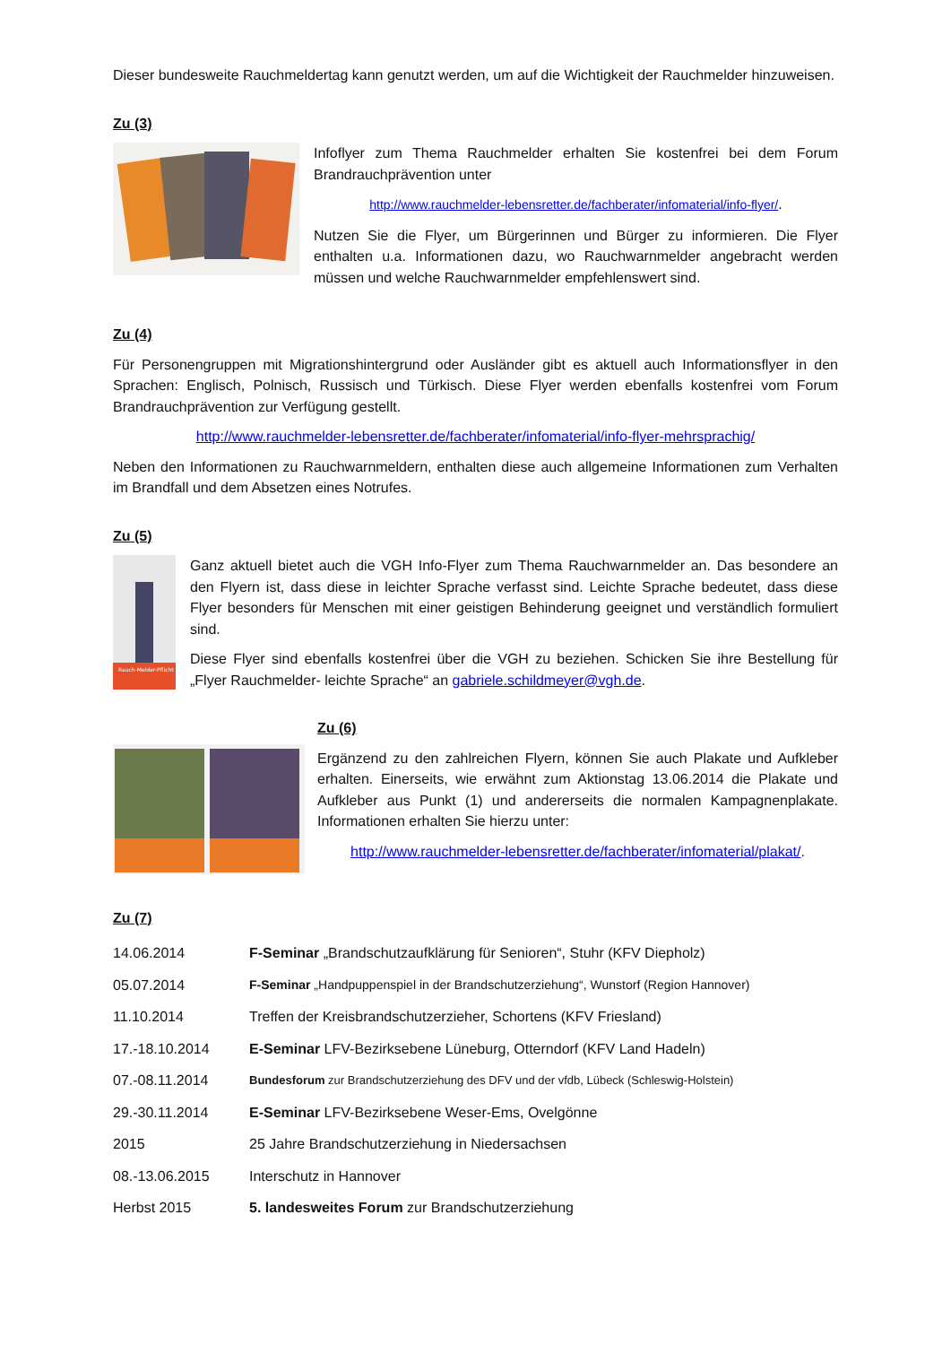Dieser bundesweite Rauchmeldertag kann genutzt werden, um auf die Wichtigkeit der Rauchmelder hinzuweisen.
Zu (3)
Infoflyer zum Thema Rauchmelder erhalten Sie kostenfrei bei dem Forum Brandrauchprävention unter
http://www.rauchmelder-lebensretter.de/fachberater/infomaterial/info-flyer/.
Nutzen Sie die Flyer, um Bürgerinnen und Bürger zu informieren. Die Flyer enthalten u.a. Informationen dazu, wo Rauchwarnmelder angebracht werden müssen und welche Rauchwarnmelder empfehlenswert sind.
Zu (4)
Für Personengruppen mit Migrationshintergrund oder Ausländer gibt es aktuell auch Informationsflyer in den Sprachen: Englisch, Polnisch, Russisch und Türkisch. Diese Flyer werden ebenfalls kostenfrei vom Forum Brandrauchprävention zur Verfügung gestellt.
http://www.rauchmelder-lebensretter.de/fachberater/infomaterial/info-flyer-mehrsprachig/
Neben den Informationen zu Rauchwarnmeldern, enthalten diese auch allgemeine Informationen zum Verhalten im Brandfall und dem Absetzen eines Notrufes.
Zu (5)
Rauch-Melder-Pflicht
Ganz aktuell bietet auch die VGH Info-Flyer zum Thema Rauchwarnmelder an. Das besondere an den Flyern ist, dass diese in leichter Sprache verfasst sind. Leichte Sprache bedeutet, dass diese Flyer besonders für Menschen mit einer geistigen Behinderung geeignet und verständlich formuliert sind.
Diese Flyer sind ebenfalls kostenfrei über die VGH zu beziehen. Schicken Sie ihre Bestellung für „Flyer Rauchmelder- leichte Sprache“ an gabriele.schildmeyer@vgh.de.
Zu (6)
Ergänzend zu den zahlreichen Flyern, können Sie auch Plakate und Aufkleber erhalten. Einerseits, wie erwähnt zum Aktionstag 13.06.2014 die Plakate und Aufkleber aus Punkt (1) und andererseits die normalen Kampagnenplakate. Informationen erhalten Sie hierzu unter:
http://www.rauchmelder-lebensretter.de/fachberater/infomaterial/plakat/.
Zu (7)
| 14.06.2014 | F-Seminar „Brandschutzaufklärung für Senioren“, Stuhr (KFV Diepholz) |
| 05.07.2014 | F-Seminar „Handpuppenspiel in der Brandschutzerziehung“, Wunstorf (Region Hannover) |
| 11.10.2014 | Treffen der Kreisbrandschutzerzieher, Schortens (KFV Friesland) |
| 17.-18.10.2014 | E-Seminar LFV-Bezirksebene Lüneburg, Otterndorf (KFV Land Hadeln) |
| 07.-08.11.2014 | Bundesforum zur Brandschutzerziehung des DFV und der vfdb, Lübeck (Schleswig-Holstein) |
| 29.-30.11.2014 | E-Seminar LFV-Bezirksebene Weser-Ems, Ovelgönne |
| 2015 | 25 Jahre Brandschutzerziehung in Niedersachsen |
| 08.-13.06.2015 | Interschutz in Hannover |
| Herbst 2015 | 5. landesweites Forum zur Brandschutzerziehung |